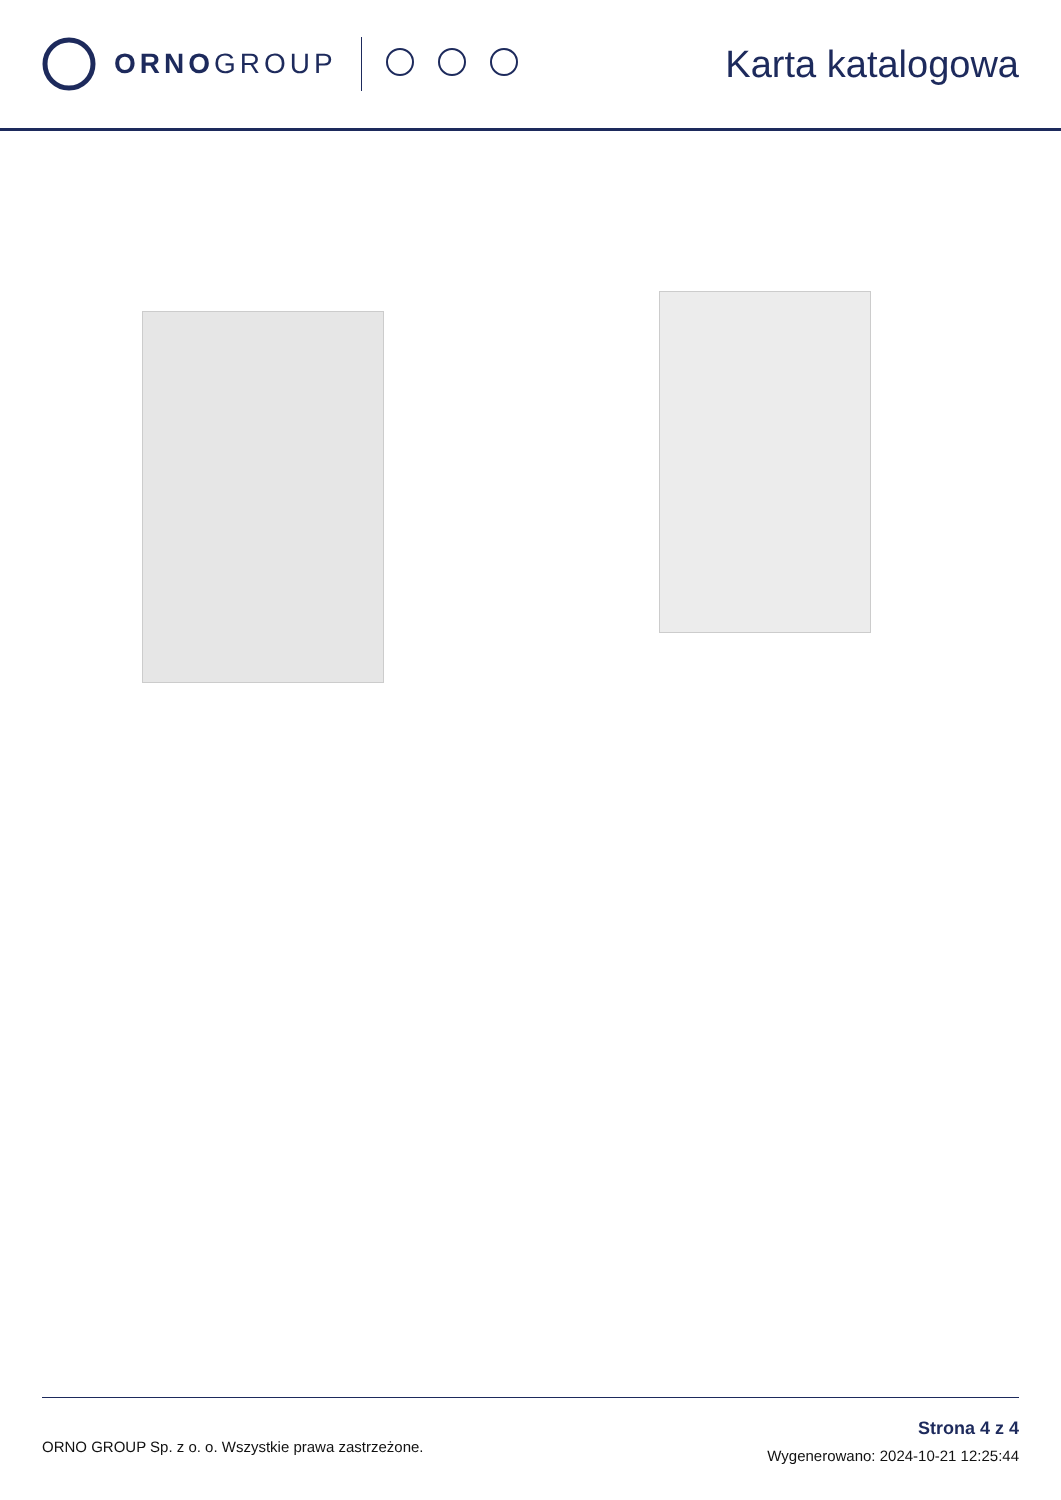ORNOGROUP
Karta katalogowa
ORNO GROUP Sp. z o. o. Wszystkie prawa zastrzeżone.
Strona 4 z 4
Wygenerowano: 2024-10-21 12:25:44